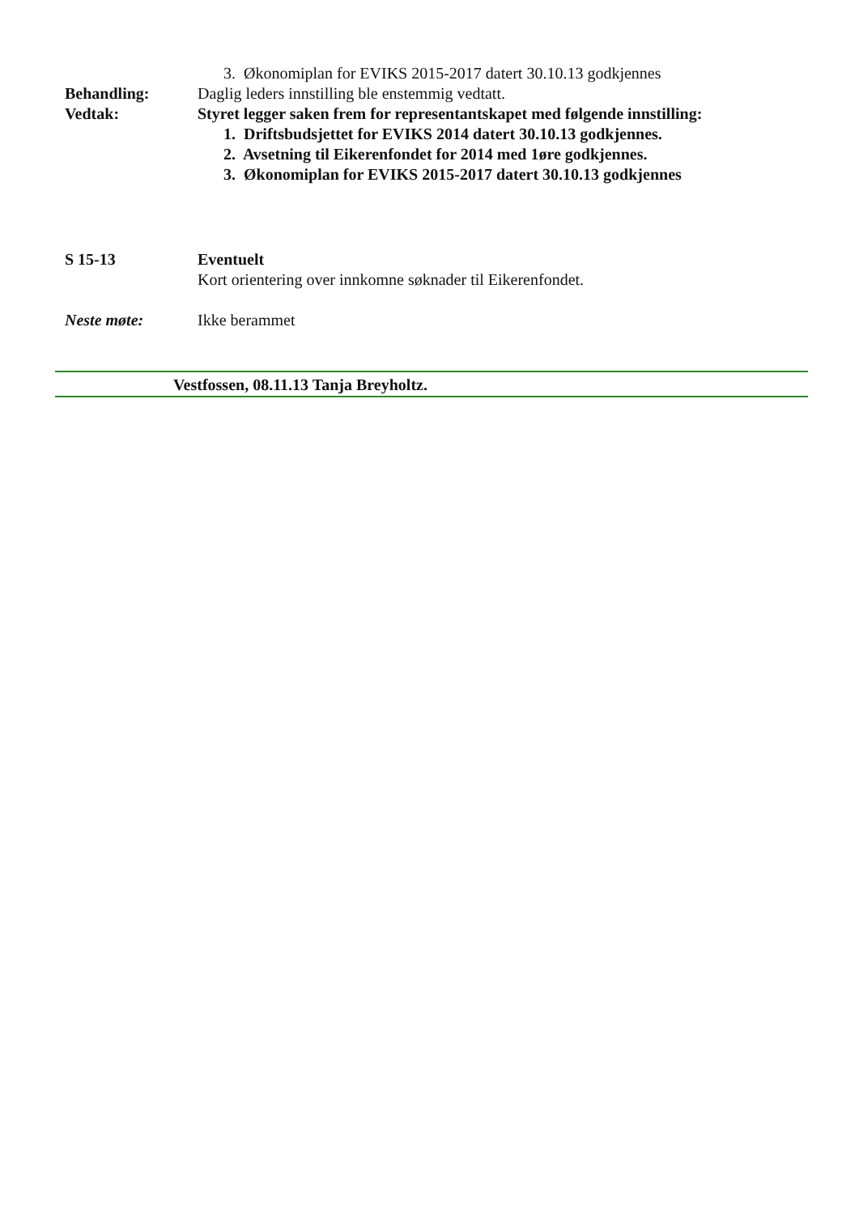3. Økonomiplan for EVIKS 2015-2017 datert 30.10.13 godkjennes
Behandling: Daglig leders innstilling ble enstemmig vedtatt.
Vedtak: Styret legger saken frem for representantskapet med følgende innstilling:
1. Driftsbudsjettet for EVIKS 2014 datert 30.10.13 godkjennes.
2. Avsetning til Eikerenfondet for 2014 med 1øre godkjennes.
3. Økonomiplan for EVIKS 2015-2017 datert 30.10.13 godkjennes
S 15-13 Eventuelt
Kort orientering over innkomne søknader til Eikerenfondet.
Neste møte: Ikke berammet
Vestfossen, 08.11.13 Tanja Breyholtz.